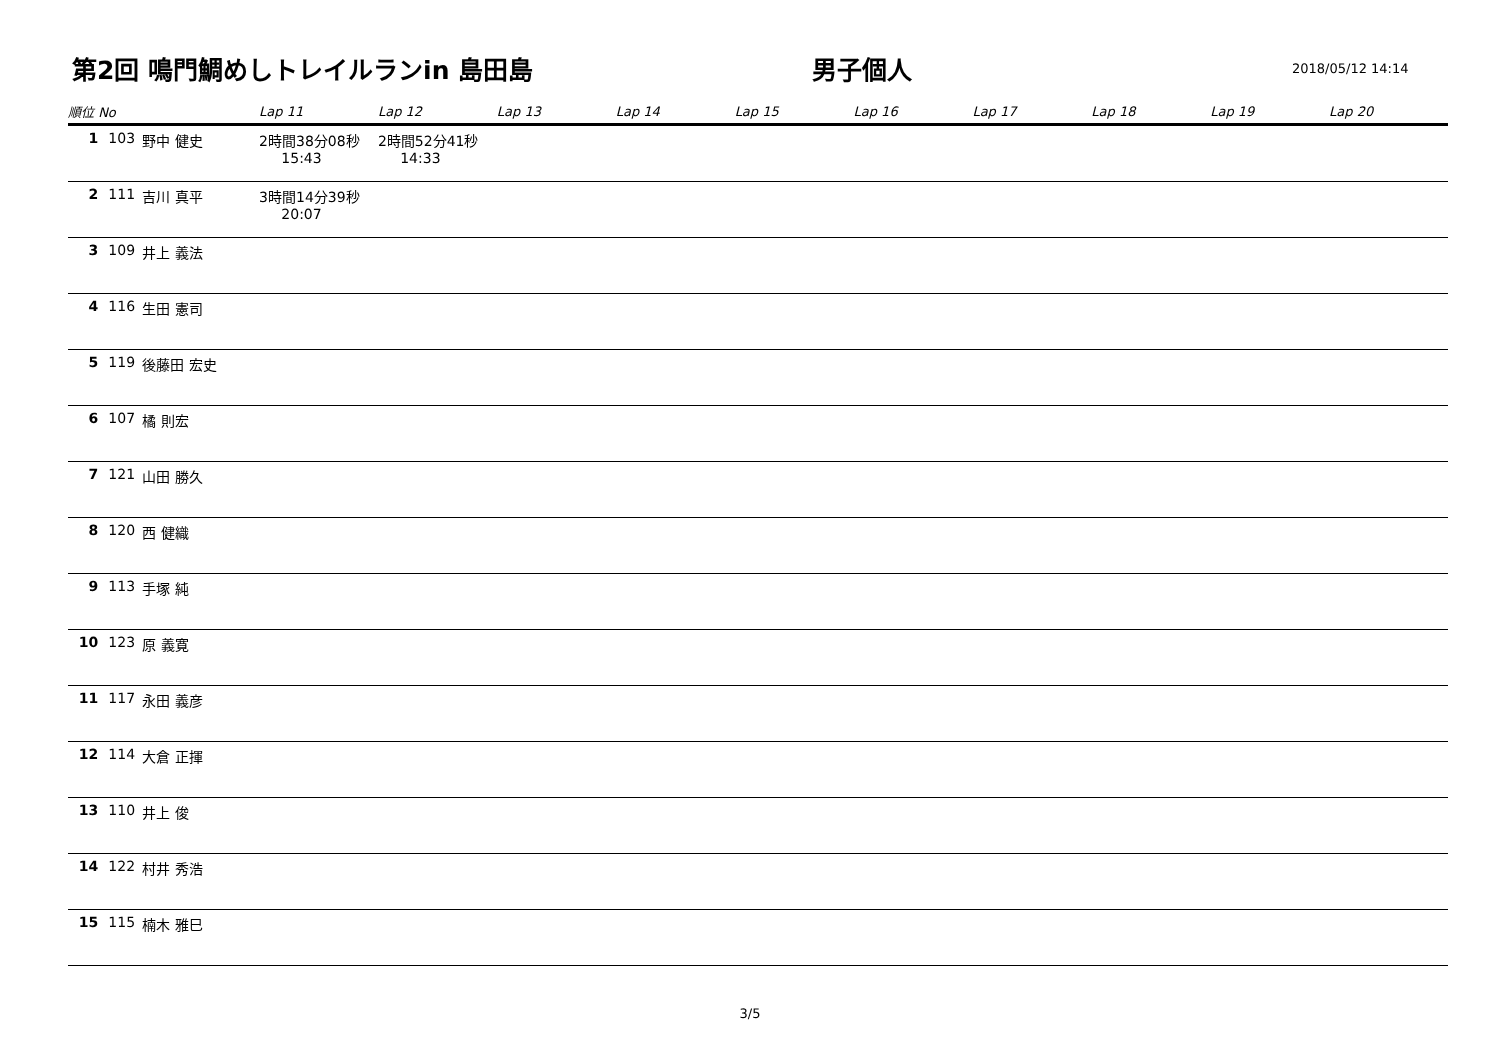第2回 鳴門鯛めしトレイルランin 島田島
男子個人
2018/05/12 14:14
| 順位 No | | | Lap 11 | Lap 12 | Lap 13 | Lap 14 | Lap 15 | Lap 16 | Lap 17 | Lap 18 | Lap 19 | Lap 20 |
| --- | --- | --- | --- | --- | --- | --- | --- | --- | --- | --- | --- | --- |
| 1 | 103 | 野中 健史 | 2時間38分08秒 15:43 | 2時間52分41秒 14:33 | | | | | | | | |
| 2 | 111 | 吉川 真平 | 3時間14分39秒 20:07 | | | | | | | | | |
| 3 | 109 | 井上 義法 | | | | | | | | | | |
| 4 | 116 | 生田 憲司 | | | | | | | | | | |
| 5 | 119 | 後藤田 宏史 | | | | | | | | | | |
| 6 | 107 | 橘 則宏 | | | | | | | | | | |
| 7 | 121 | 山田 勝久 | | | | | | | | | | |
| 8 | 120 | 西 健織 | | | | | | | | | | |
| 9 | 113 | 手塚 純 | | | | | | | | | | |
| 10 | 123 | 原 義寛 | | | | | | | | | | |
| 11 | 117 | 永田 義彦 | | | | | | | | | | |
| 12 | 114 | 大倉 正揮 | | | | | | | | | | |
| 13 | 110 | 井上 俊 | | | | | | | | | | |
| 14 | 122 | 村井 秀浩 | | | | | | | | | | |
| 15 | 115 | 楠木 雅巳 | | | | | | | | | | |
3/5